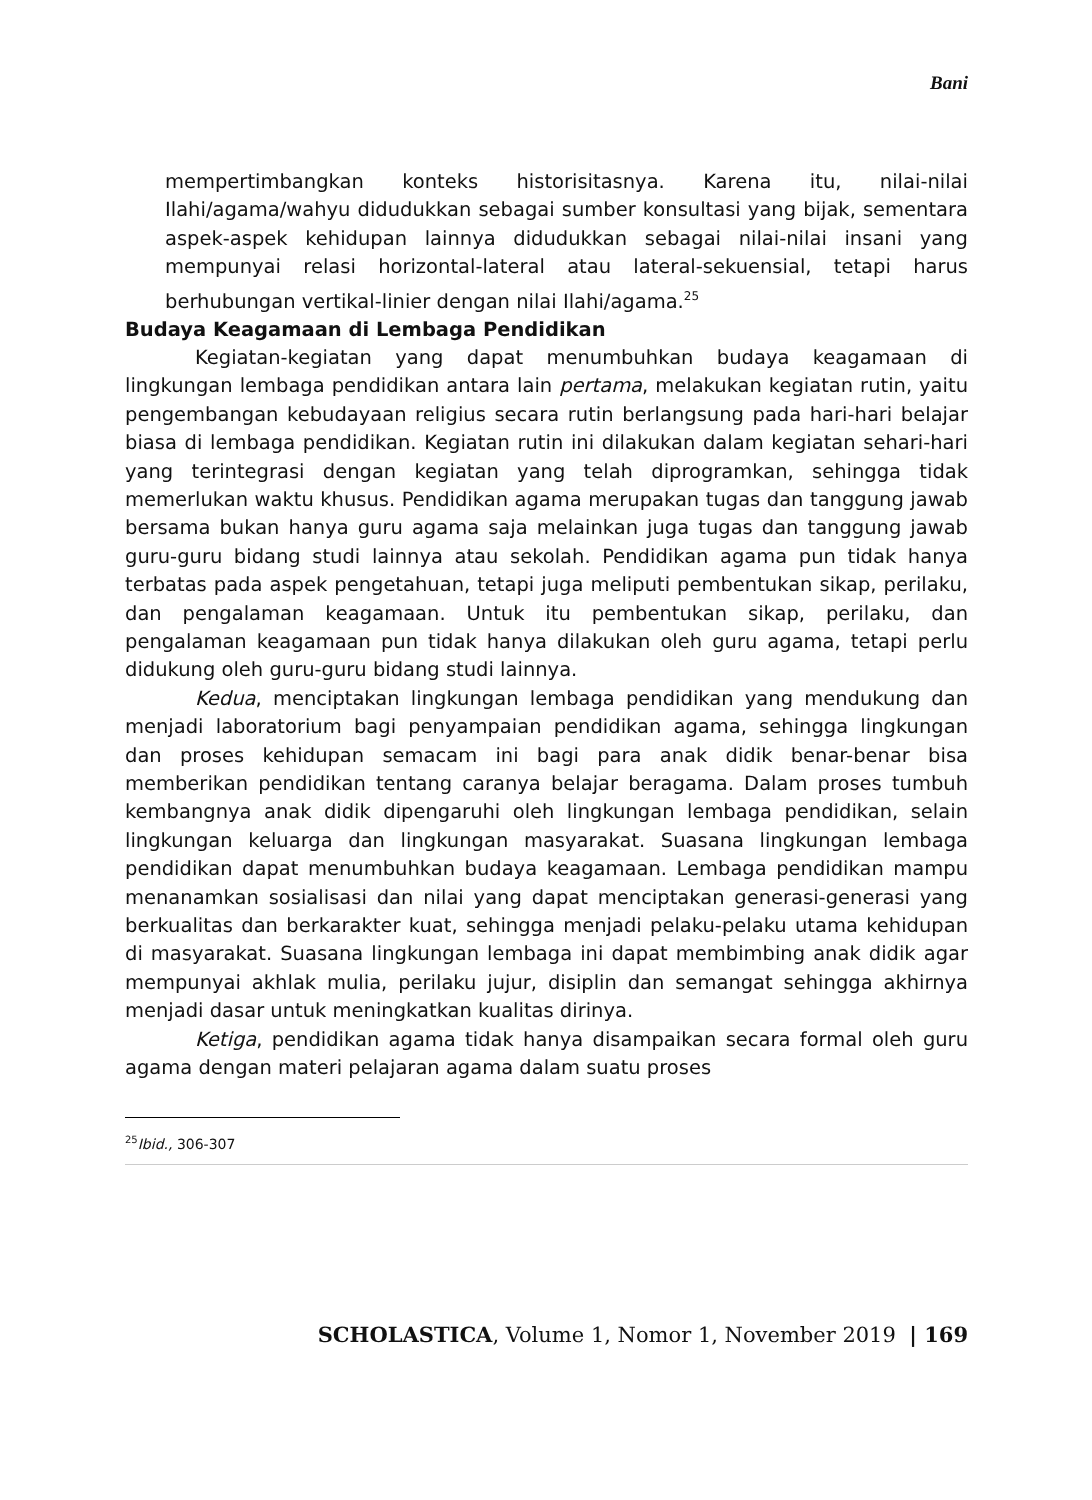Bani
mempertimbangkan konteks historisitasnya. Karena itu, nilai-nilai Ilahi/agama/wahyu didudukkan sebagai sumber konsultasi yang bijak, sementara aspek-aspek kehidupan lainnya didudukkan sebagai nilai-nilai insani yang mempunyai relasi horizontal-lateral atau lateral-sekuensial, tetapi harus berhubungan vertikal-linier dengan nilai Ilahi/agama.<sup>25</sup>
Budaya Keagamaan di Lembaga Pendidikan
Kegiatan-kegiatan yang dapat menumbuhkan budaya keagamaan di lingkungan lembaga pendidikan antara lain pertama, melakukan kegiatan rutin, yaitu pengembangan kebudayaan religius secara rutin berlangsung pada hari-hari belajar biasa di lembaga pendidikan. Kegiatan rutin ini dilakukan dalam kegiatan sehari-hari yang terintegrasi dengan kegiatan yang telah diprogramkan, sehingga tidak memerlukan waktu khusus. Pendidikan agama merupakan tugas dan tanggung jawab bersama bukan hanya guru agama saja melainkan juga tugas dan tanggung jawab guru-guru bidang studi lainnya atau sekolah. Pendidikan agama pun tidak hanya terbatas pada aspek pengetahuan, tetapi juga meliputi pembentukan sikap, perilaku, dan pengalaman keagamaan. Untuk itu pembentukan sikap, perilaku, dan pengalaman keagamaan pun tidak hanya dilakukan oleh guru agama, tetapi perlu didukung oleh guru-guru bidang studi lainnya.
Kedua, menciptakan lingkungan lembaga pendidikan yang mendukung dan menjadi laboratorium bagi penyampaian pendidikan agama, sehingga lingkungan dan proses kehidupan semacam ini bagi para anak didik benar-benar bisa memberikan pendidikan tentang caranya belajar beragama. Dalam proses tumbuh kembangnya anak didik dipengaruhi oleh lingkungan lembaga pendidikan, selain lingkungan keluarga dan lingkungan masyarakat. Suasana lingkungan lembaga pendidikan dapat menumbuhkan budaya keagamaan. Lembaga pendidikan mampu menanamkan sosialisasi dan nilai yang dapat menciptakan generasi-generasi yang berkualitas dan berkarakter kuat, sehingga menjadi pelaku-pelaku utama kehidupan di masyarakat. Suasana lingkungan lembaga ini dapat membimbing anak didik agar mempunyai akhlak mulia, perilaku jujur, disiplin dan semangat sehingga akhirnya menjadi dasar untuk meningkatkan kualitas dirinya.
Ketiga, pendidikan agama tidak hanya disampaikan secara formal oleh guru agama dengan materi pelajaran agama dalam suatu proses
<sup>25</sup> Ibid., 306-307
SCHOLASTICA, Volume 1, Nomor 1, November 2019 | 169